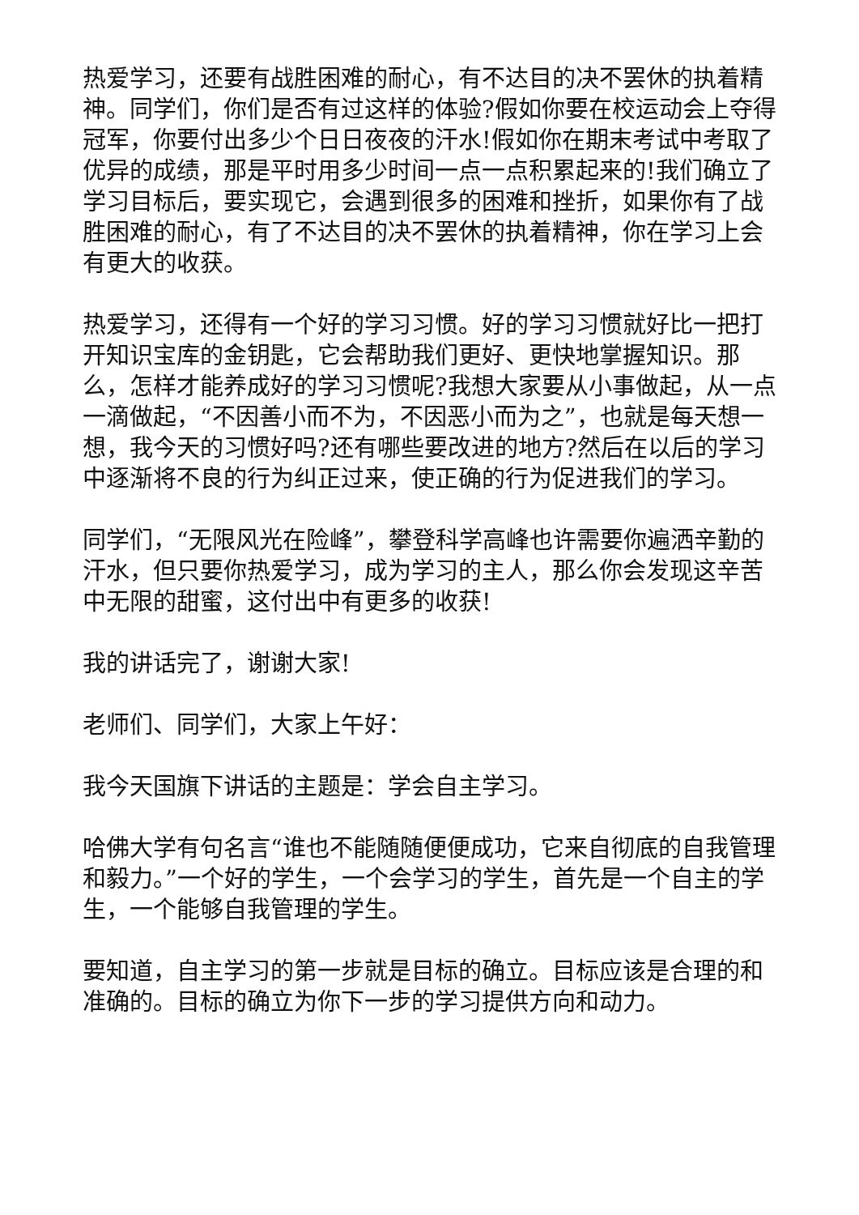热爱学习，还要有战胜困难的耐心，有不达目的决不罢休的执着精神。同学们，你们是否有过这样的体验?假如你要在校运动会上夺得冠军，你要付出多少个日日夜夜的汗水!假如你在期末考试中考取了优异的成绩，那是平时用多少时间一点一点积累起来的!我们确立了学习目标后，要实现它，会遇到很多的困难和挫折，如果你有了战胜困难的耐心，有了不达目的决不罢休的执着精神，你在学习上会有更大的收获。
热爱学习，还得有一个好的学习习惯。好的学习习惯就好比一把打开知识宝库的金钥匙，它会帮助我们更好、更快地掌握知识。那么，怎样才能养成好的学习习惯呢?我想大家要从小事做起，从一点一滴做起，“不因善小而不为，不因恶小而为之”，也就是每天想一想，我今天的习惯好吗?还有哪些要改进的地方?然后在以后的学习中逐渐将不良的行为纠正过来，使正确的行为促进我们的学习。
同学们，“无限风光在险峰”，攀登科学高峰也许需要你遍洒辛勤的汗水，但只要你热爱学习，成为学习的主人，那么你会发现这辛苦中无限的甜蜜，这付出中有更多的收获!
我的讲话完了，谢谢大家!
老师们、同学们，大家上午好：
我今天国旗下讲话的主题是：学会自主学习。
哈佛大学有句名言“谁也不能随随便便成功，它来自彻底的自我管理和毅力。”一个好的学生，一个会学习的学生，首先是一个自主的学生，一个能够自我管理的学生。
要知道，自主学习的第一步就是目标的确立。目标应该是合理的和准确的。目标的确立为你下一步的学习提供方向和动力。